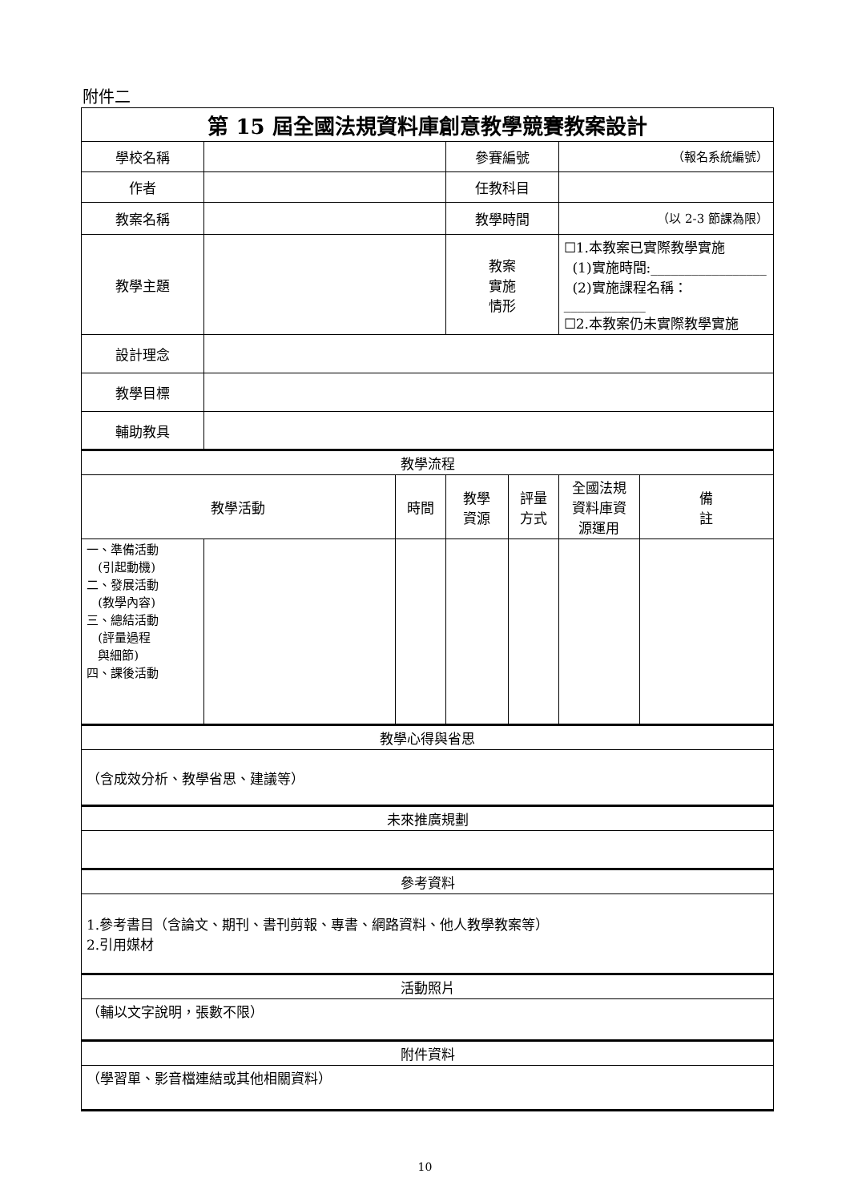附件二
| 第 15 屆全國法規資料庫創意教學競賽教案設計 | | | | | | |
| 學校名稱 | | | 參賽編號 | | （報名系統編號） | |
| 作者 | | | 任教科目 | | | |
| 教案名稱 | | | 教學時間 | | （以 2-3 節課為限） | |
| 教學主題 | | | 教案 實施 情形 | | ☐1.本教案已實際教學實施 (1)實施時間:_________________ (2)實施課程名稱：____________ ☐2.本教案仍未實際教學實施 | |
| 設計理念 | | | | | | |
| 教學目標 | | | | | | |
| 輔助教具 | | | | | | |
| 教學流程 | | | | | | |
| 教學活動 | | 時間 | 教學 資源 | 評量 方式 | 全國法規 資料庫資 源運用 | 備 註 |
| 一、準備活動 (引起動機) 二、發展活動 (教學內容) 三、總結活動 (評量過程 與細節) 四、課後活動 | | | | | | |
| 教學心得與省思 | | | | | | |
| （含成效分析、教學省思、建議等） | | | | | | |
| 未來推廣規劃 | | | | | | |
| 參考資料 | | | | | | |
| 1.參考書目（含論文、期刊、書刊剪報、專書、網路資料、他人教學教案等） 2.引用媒材 | | | | | | |
| 活動照片 | | | | | | |
| （輔以文字說明，張數不限） | | | | | | |
| 附件資料 | | | | | | |
| （學習單、影音檔連結或其他相關資料） | | | | | | |
10